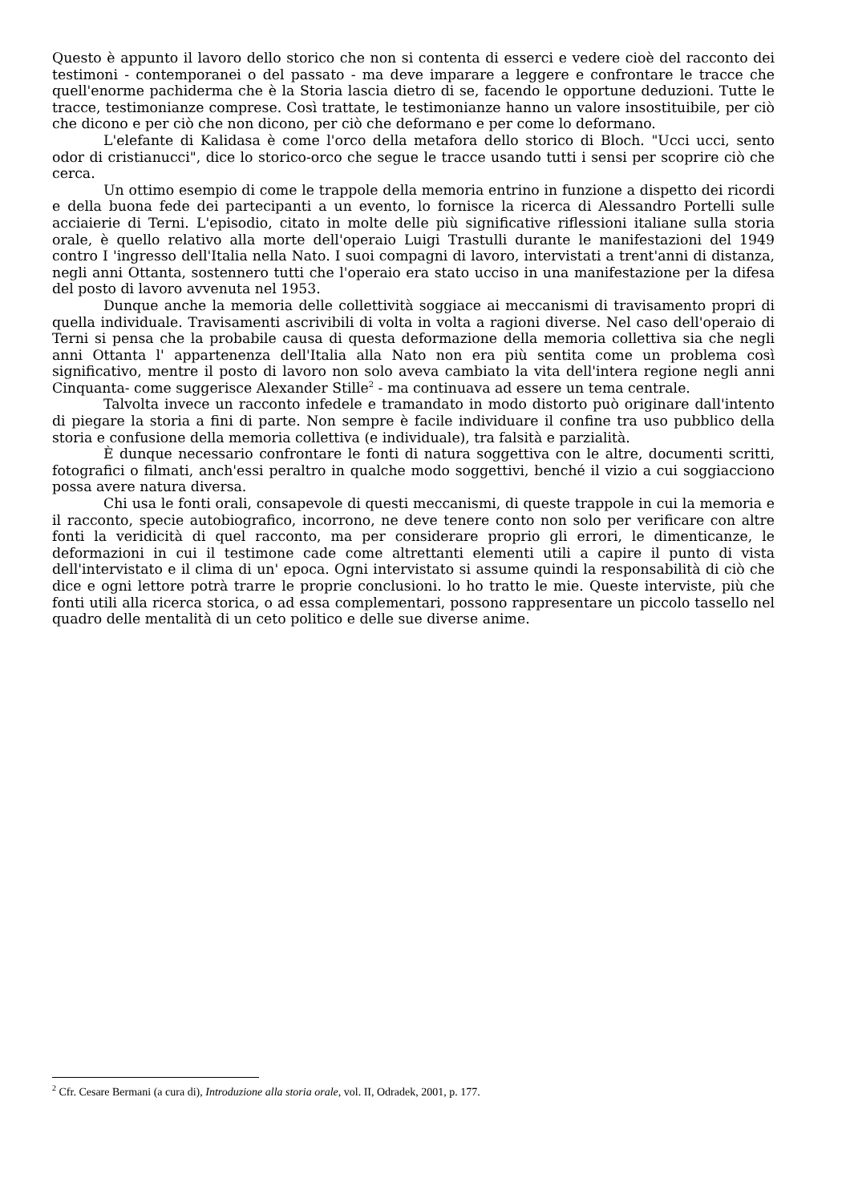Questo è appunto il lavoro dello storico che non si contenta di esserci e vedere cioè del racconto dei testimoni - contemporanei o del passato - ma deve imparare a leggere e confrontare le tracce che quell'enorme pachiderma che è la Storia lascia dietro di se, facendo le opportune deduzioni. Tutte le tracce, testimonianze comprese. Così trattate, le testimonianze hanno un valore insostituibile, per ciò che dicono e per ciò che non dicono, per ciò che deformano e per come lo deformano.
L'elefante di Kalidasa è come l'orco della metafora dello storico di Bloch. "Ucci ucci, sento odor di cristianucci", dice lo storico-orco che segue le tracce usando tutti i sensi per scoprire ciò che cerca.
Un ottimo esempio di come le trappole della memoria entrino in funzione a dispetto dei ricordi e della buona fede dei partecipanti a un evento, lo fornisce la ricerca di Alessandro Portelli sulle acciaierie di Terni. L'episodio, citato in molte delle più significative riflessioni italiane sulla storia orale, è quello relativo alla morte dell'operaio Luigi Trastulli durante le manifestazioni del 1949 contro I 'ingresso dell'Italia nella Nato. I suoi compagni di lavoro, intervistati a trent'anni di distanza, negli anni Ottanta, sostennero tutti che l'operaio era stato ucciso in una manifestazione per la difesa del posto di lavoro avvenuta nel 1953.
Dunque anche la memoria delle collettività soggiace ai meccanismi di travisamento propri di quella individuale. Travisamenti ascrivibili di volta in volta a ragioni diverse. Nel caso dell'operaio di Terni si pensa che la probabile causa di questa deformazione della memoria collettiva sia che negli anni Ottanta l' appartenenza dell'Italia alla Nato non era più sentita come un problema così significativo, mentre il posto di lavoro non solo aveva cambiato la vita dell'intera regione negli anni Cinquanta- come suggerisce Alexander Stille<sup>2</sup> - ma continuava ad essere un tema centrale.
Talvolta invece un racconto infedele e tramandato in modo distorto può originare dall'intento di piegare la storia a fini di parte. Non sempre è facile individuare il confine tra uso pubblico della storia e confusione della memoria collettiva (e individuale), tra falsità e parzialità.
È dunque necessario confrontare le fonti di natura soggettiva con le altre, documenti scritti, fotografici o filmati, anch'essi peraltro in qualche modo soggettivi, benché il vizio a cui soggiacciono possa avere natura diversa.
Chi usa le fonti orali, consapevole di questi meccanismi, di queste trappole in cui la memoria e il racconto, specie autobiografico, incorrono, ne deve tenere conto non solo per verificare con altre fonti la veridicità di quel racconto, ma per considerare proprio gli errori, le dimenticanze, le deformazioni in cui il testimone cade come altrettanti elementi utili a capire il punto di vista dell'intervistato e il clima di un' epoca. Ogni intervistato si assume quindi la responsabilità di ciò che dice e ogni lettore potrà trarre le proprie conclusioni. lo ho tratto le mie. Queste interviste, più che fonti utili alla ricerca storica, o ad essa complementari, possono rappresentare un piccolo tassello nel quadro delle mentalità di un ceto politico e delle sue diverse anime.
<sup>2</sup> Cfr. Cesare Bermani (a cura di), Introduzione alla storia orale, vol. II, Odradek, 2001, p. 177.